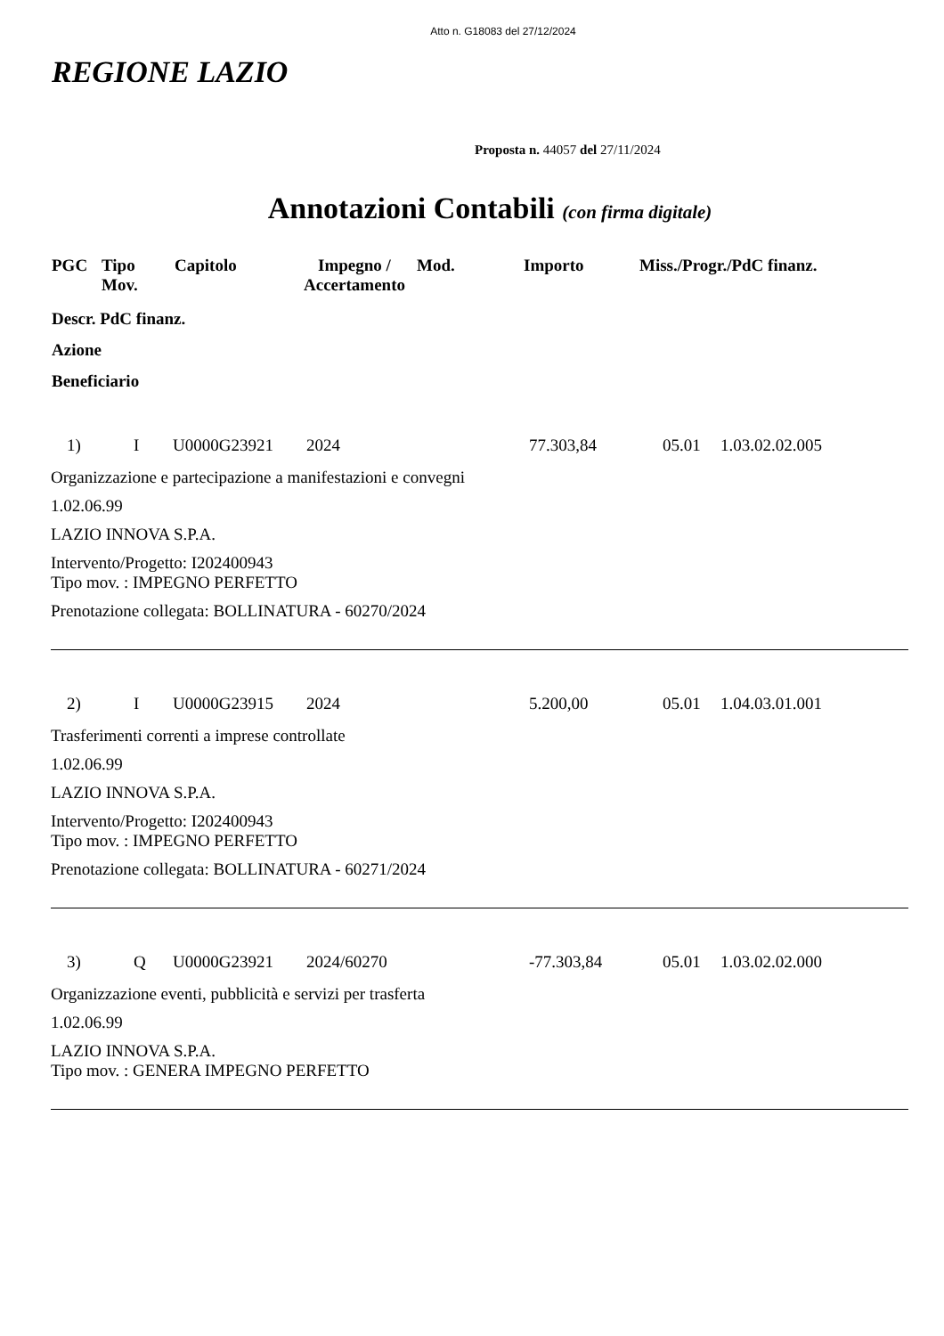Atto n. G18083 del 27/12/2024
REGIONE LAZIO
Proposta n. 44057 del 27/11/2024
Annotazioni Contabili (con firma digitale)
| PGC | Tipo Mov. | Capitolo | Impegno / Accertamento | Mod. | Importo | Miss./Progr./PdC finanz. |
| --- | --- | --- | --- | --- | --- | --- |
Descr. PdC finanz.
Azione
Beneficiario
| 1) | I | U0000G23921 | 2024 | 77.303,84 | 05.01 | 1.03.02.02.005 |
Organizzazione e partecipazione a manifestazioni e convegni
1.02.06.99
LAZIO INNOVA S.P.A.
Intervento/Progetto: I202400943
Tipo mov. : IMPEGNO PERFETTO
Prenotazione collegata: BOLLINATURA - 60270/2024
| 2) | I | U0000G23915 | 2024 | 5.200,00 | 05.01 | 1.04.03.01.001 |
Trasferimenti correnti a imprese controllate
1.02.06.99
LAZIO INNOVA S.P.A.
Intervento/Progetto: I202400943
Tipo mov. : IMPEGNO PERFETTO
Prenotazione collegata: BOLLINATURA - 60271/2024
| 3) | Q | U0000G23921 | 2024/60270 | -77.303,84 | 05.01 | 1.03.02.02.000 |
Organizzazione eventi, pubblicità e servizi per trasferta
1.02.06.99
LAZIO INNOVA S.P.A.
Tipo mov. : GENERA IMPEGNO PERFETTO